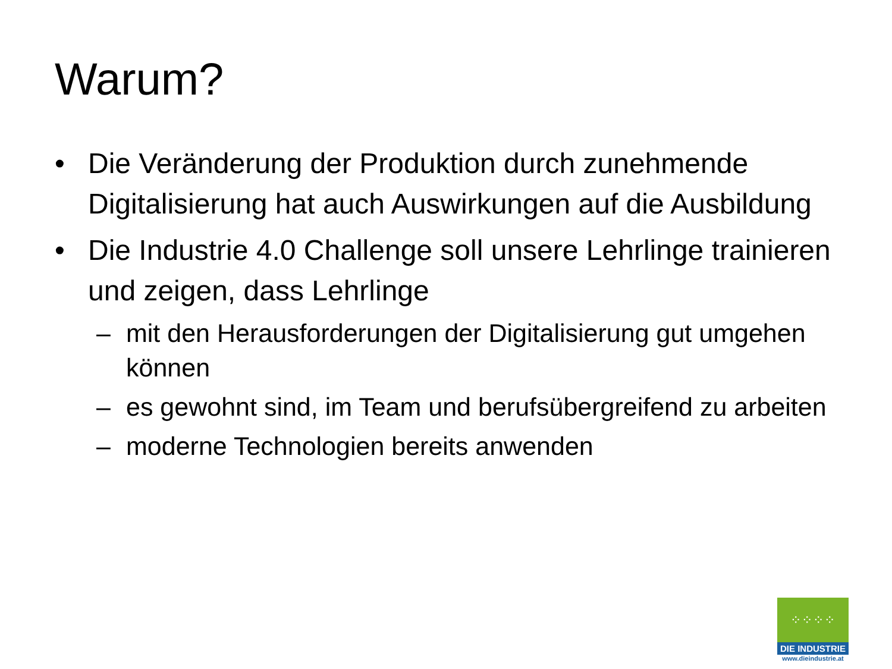Warum?
• Die Veränderung der Produktion durch zunehmende Digitalisierung hat auch Auswirkungen auf die Ausbildung
• Die Industrie 4.0 Challenge soll unsere Lehrlinge trainieren und zeigen, dass Lehrlinge
– mit den Herausforderungen der Digitalisierung gut umgehen können
– es gewohnt sind, im Team und berufsübergreifend zu arbeiten
– moderne Technologien bereits anwenden
⁘⁘⁘⁘
DIE INDUSTRIE
www.dieindustrie.at